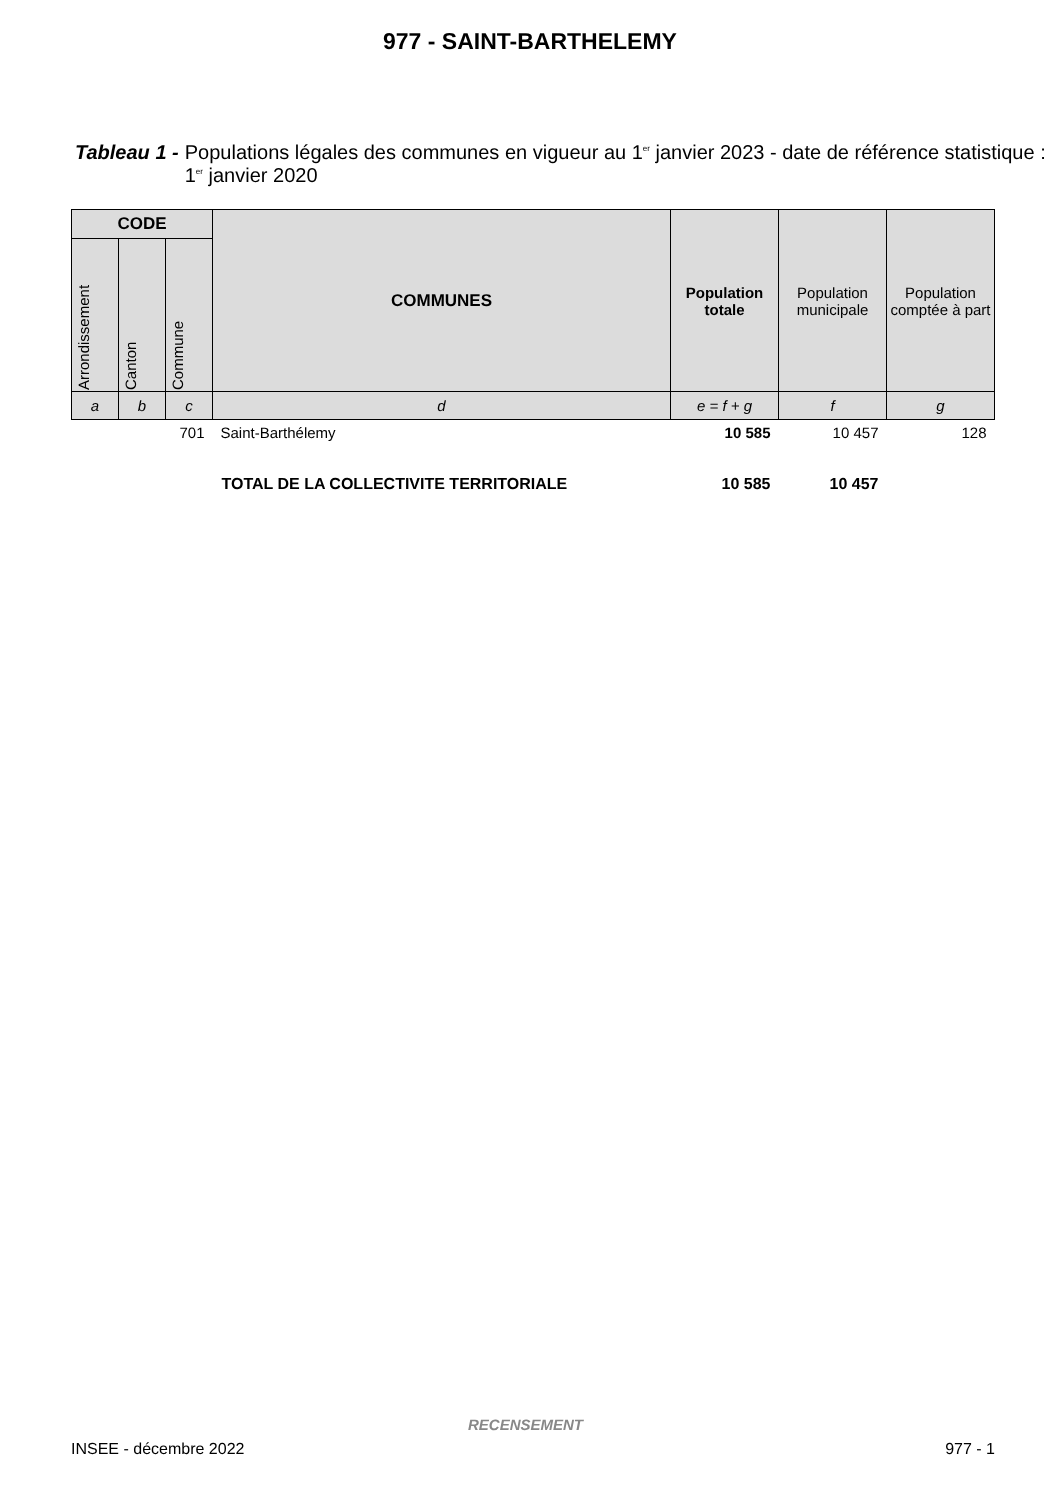977 - SAINT-BARTHELEMY
Tableau 1 - Populations légales des communes en vigueur au 1<sup>er</sup> janvier 2023 - date de référence statistique : 1<sup>er</sup> janvier 2020
| CODE | | | COMMUNES | Population totale | Population municipale | Population comptée à part |
| --- | --- | --- | --- | --- | --- | --- |
| Arrondissement | Canton | Commune | | | | |
| a | b | c | d | e = f + g | f | g |
| | | 701 | Saint-Barthélemy | 10 585 | 10 457 | 128 |
| TOTAL DE LA COLLECTIVITE TERRITORIALE | | | | 10 585 | 10 457 | |
RECENSEMENT
INSEE - décembre 2022 977 - 1